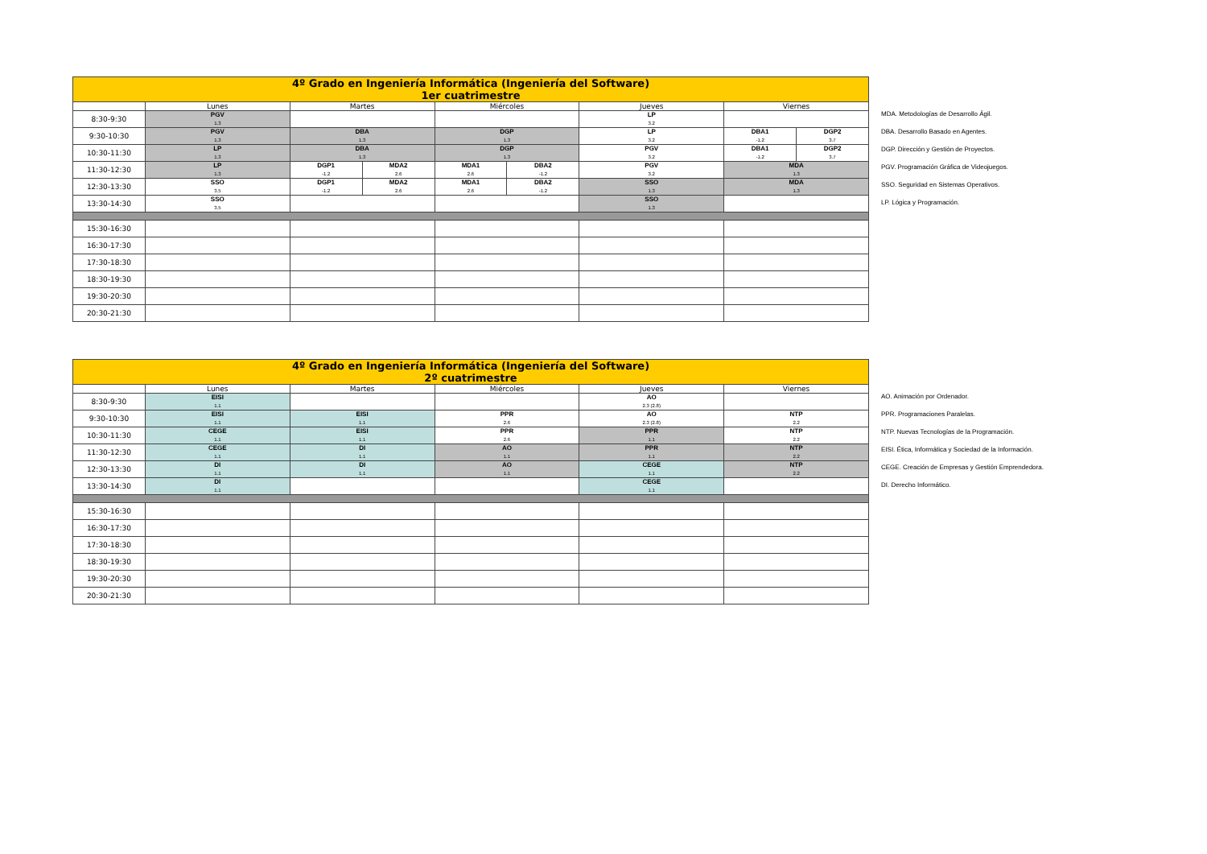| 4º Grado en Ingeniería Informática (Ingeniería del Software) 1er cuatrimestre | | | | | | | | |
| --- | --- | --- | --- | --- | --- | --- | --- | --- |
| | Lunes | Martes | | Miércoles | | Jueves | Viernes | |
| 8:30-9:30 | PGV 1.3 | | | | | LP 3.2 | | |
| 9:30-10:30 | PGV 1.3 | DBA 1.3 | | DGP 1.3 | | LP 3.2 | DBA1 -1.2 | DGP2 3.7 |
| 10:30-11:30 | LP 1.3 | DBA 1.3 | | DGP 1.3 | | PGV 3.2 | DBA1 -1.2 | DGP2 3.7 |
| 11:30-12:30 | LP 1.3 | DGP1 -1.2 | MDA2 2.6 | MDA1 2.6 | DBA2 -1.2 | PGV 3.2 | MDA 1.3 | |
| 12:30-13:30 | SSO 3.5 | DGP1 -1.2 | MDA2 2.6 | MDA1 2.6 | DBA2 -1.2 | SSO 1.3 | MDA 1.3 | |
| 13:30-14:30 | SSO 3.5 | | | | | SSO 1.3 | | |
| 15:30-16:30 | | | | | | | | |
| 16:30-17:30 | | | | | | | | |
| 17:30-18:30 | | | | | | | | |
| 18:30-19:30 | | | | | | | | |
| 19:30-20:30 | | | | | | | | |
| 20:30-21:30 | | | | | | | | |
MDA. Metodologías de Desarrollo Ágil.
DBA. Desarrollo Basado en Agentes.
DGP. Dirección y Gestión de Proyectos.
PGV. Programación Gráfica de Videojuegos.
SSO. Seguridad en Sistemas Operativos.
LP. Lógica y Programación.
| 4º Grado en Ingeniería Informática (Ingeniería del Software) 2º cuatrimestre | | | | | |
| --- | --- | --- | --- | --- | --- |
| | Lunes | Martes | Miércoles | Jueves | Viernes |
| 8:30-9:30 | EISI 1.1 | | | AO 2.3 (2.8) | |
| 9:30-10:30 | EISI 1.1 | EISI 1.1 | PPR 2.6 | AO 2.3 (2.8) | NTP 2.2 |
| 10:30-11:30 | CEGE 1.1 | EISI 1.1 | PPR 2.6 | PPR 1.1 | NTP 2.2 |
| 11:30-12:30 | CEGE 1.1 | DI 1.1 | AO 1.1 | PPR 1.1 | NTP 2.2 |
| 12:30-13:30 | DI 1.1 | DI 1.1 | AO 1.1 | CEGE 1.1 | NTP 2.2 |
| 13:30-14:30 | DI 1.1 | | | CEGE 1.1 | |
| 15:30-16:30 | | | | | |
| 16:30-17:30 | | | | | |
| 17:30-18:30 | | | | | |
| 18:30-19:30 | | | | | |
| 19:30-20:30 | | | | | |
| 20:30-21:30 | | | | | |
AO. Animación por Ordenador.
PPR. Programaciones Paralelas.
NTP. Nuevas Tecnologías de la Programación.
EISI. Ética, Informática y Sociedad de la Información.
CEGE. Creación de Empresas y Gestión Emprendedora.
DI. Derecho Informático.